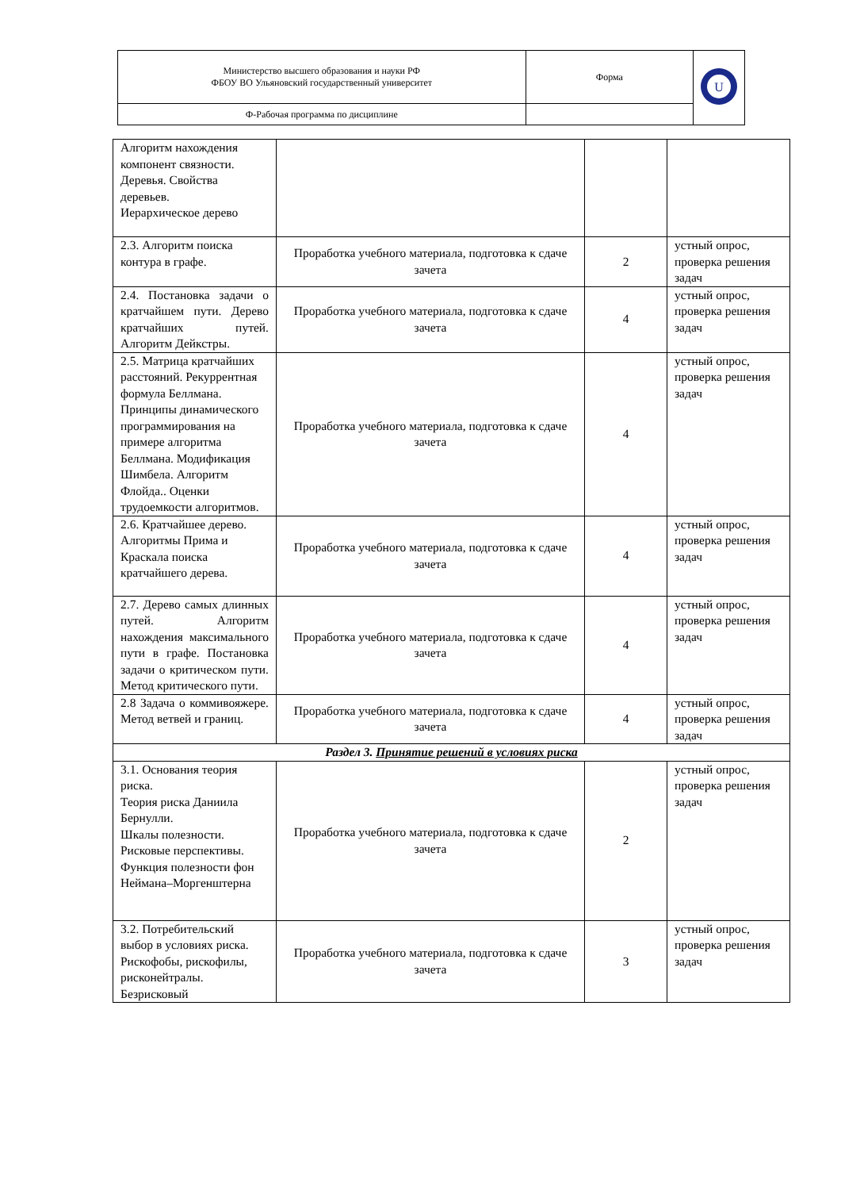| Министерство высшего образования и науки РФ ФБОУ ВО Ульяновский государственный университет | Форма | U |
| Ф-Рабочая программа по дисциплине | | |
| Алгоритм нахождения компонент связности. Деревья. Свойства деревьев. Иерархическое дерево | | | |
| 2.3. Алгоритм поиска контура в графе. | Проработка учебного материала, подготовка к сдаче зачета | 2 | устный опрос, проверка решения задач |
| 2.4. Постановка задачи о кратчайшем пути. Дерево кратчайших путей. Алгоритм Дейкстры. | Проработка учебного материала, подготовка к сдаче зачета | 4 | устный опрос, проверка решения задач |
| 2.5. Матрица кратчайших расстояний. Рекуррентная формула Беллмана. Принципы динамического программирования на примере алгоритма Беллмана. Модификация Шимбела. Алгоритм Флойда.. Оценки трудоемкости алгоритмов. | Проработка учебного материала, подготовка к сдаче зачета | 4 | устный опрос, проверка решения задач |
| 2.6. Кратчайшее дерево. Алгоритмы Прима и Краскала поиска кратчайшего дерева. | Проработка учебного материала, подготовка к сдаче зачета | 4 | устный опрос, проверка решения задач |
| 2.7. Дерево самых длинных путей. Алгоритм нахождения максимального пути в графе. Постановка задачи о критическом пути. Метод критического пути. | Проработка учебного материала, подготовка к сдаче зачета | 4 | устный опрос, проверка решения задач |
| 2.8 Задача о коммивояжере. Метод ветвей и границ. | Проработка учебного материала, подготовка к сдаче зачета | 4 | устный опрос, проверка решения задач |
| Раздел 3. Принятие решений в условиях риска | | | |
| 3.1. Основания теория риска. Теория риска Даниила Бернулли. Шкалы полезности. Рисковые перспективы. Функция полезности фон Неймана–Моргенштерна | Проработка учебного материала, подготовка к сдаче зачета | 2 | устный опрос, проверка решения задач |
| 3.2. Потребительский выбор в условиях риска. Рискофобы, рискофилы, рисконейтралы. Безрисковый | Проработка учебного материала, подготовка к сдаче зачета | 3 | устный опрос, проверка решения задач |